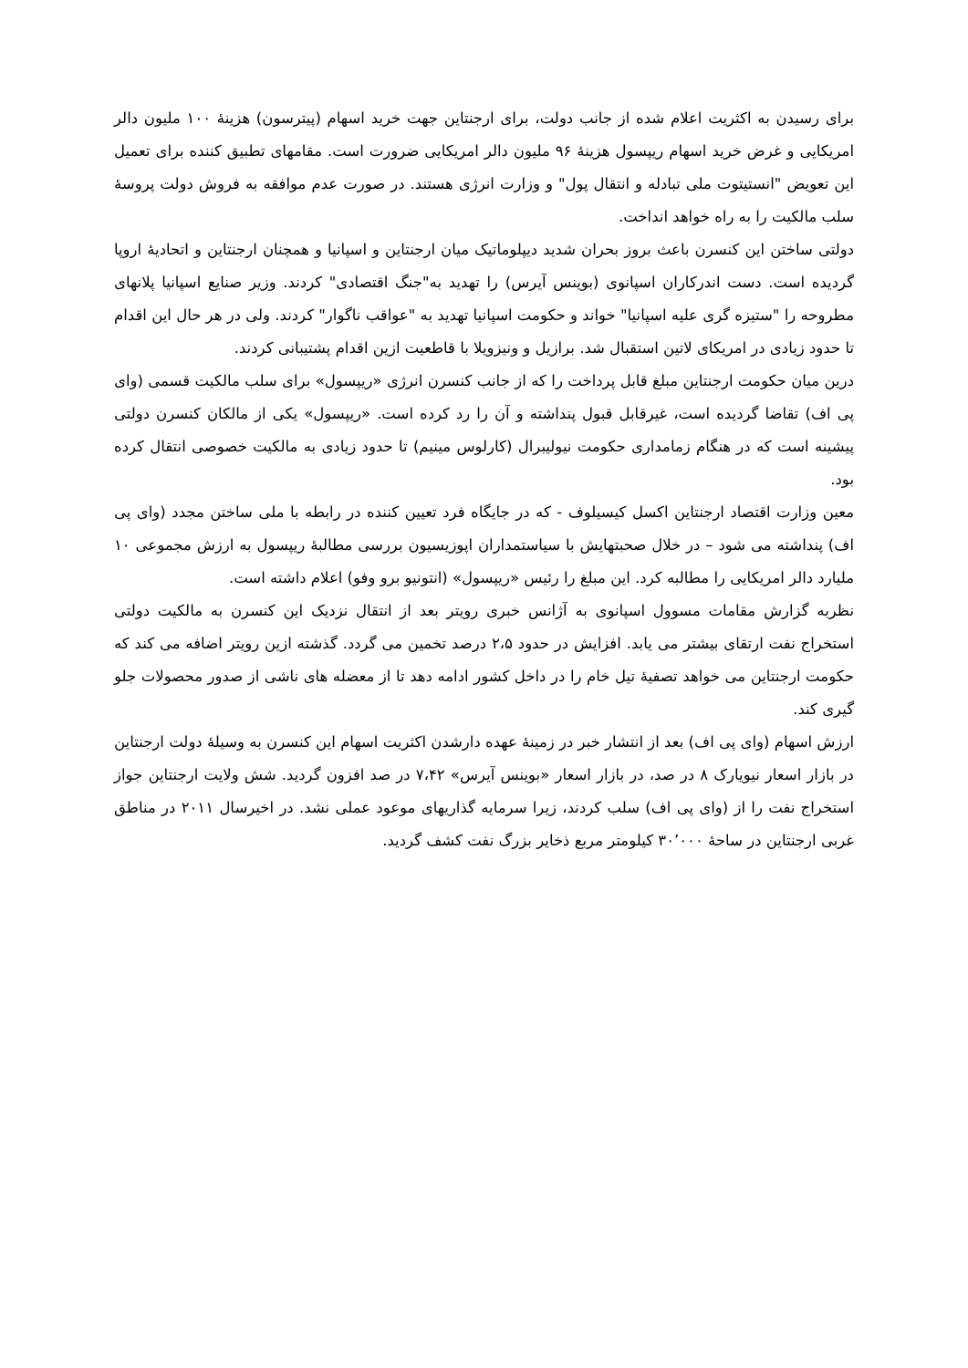برای رسیدن به اکثریت اعلام شده از جانب دولت، برای ارجنتاین جهت خرید اسهام (پیترسون) هزینهٔ ۱۰۰ ملیون دالر امریکایی و غرض خرید اسهام ریپسول هزینهٔ ۹۶ ملیون دالر امریکایی ضرورت است. مقامهای تطبیق کننده برای تعمیل این تعویض "انستیتوت ملی تبادله و انتقال پول" و وزارت انرژی هستند. در صورت عدم موافقه به فروش دولت پروسهٔ سلب مالکیت را به راه خواهد انداخت.
دولتی ساختن این کنسرن باعث بروز بحران شدید دیپلوماتیک میان ارجنتاین و اسپانیا و همچنان ارجنتاین و اتحادیهٔ اروپا گردیده است. دست اندرکاران اسپانوی (بوینس آیرس) را تهدید به"جنگ اقتصادی" کردند. وزیر صنایع اسپانیا پلانهای مطروحه را "ستیزه گری علیه اسپانیا" خواند و حکومت اسپانیا تهدید به "عواقب ناگوار" کردند. ولی در هر حال این اقدام تا حدود زیادی در امریکای لاتین استقبال شد. برازیل و ونیزویلا با قاطعیت ازین اقدام پشتیبانی کردند.
درین میان حکومت ارجنتاین مبلغ قابل پرداخت را که از جانب کنسرن انرژی «ریپسول» برای سلب مالکیت قسمی (وای پی اف) تقاضا گردیده است، غیرقابل قبول پنداشته و آن را رد کرده است. «ریپسول» یکی از مالکان کنسرن دولتی پیشینه است که در هنگام زمامداری حکومت نیولیبرال (کارلوس مینیم) تا حدود زیادی به مالکیت خصوصی انتقال کرده بود.
معین وزارت اقتصاد ارجنتاین اکسل کیسیلوف - که در جایگاه فرد تعیین کننده در رابطه با ملی ساختن مجدد (وای پی اف) پنداشته می شود – در خلال صحبتهایش با سیاستمداران اپوزیسیون بررسی مطالبهٔ ریپسول به ارزش مجموعی ۱۰ ملیارد دالر امریکایی را مطالبه کرد. این مبلغ را رئیس «ریپسول» (انتونیو برو وفو) اعلام داشته است.
نظربه گزارش مقامات مسوول اسپانوی به آژانس خبری رویتر بعد از انتقال نزدیک این کنسرن به مالکیت دولتی استخراج نفت ارتقای بیشتر می یابد. افزایش در حدود ۲،۵ درصد تخمین می گردد. گذشته ازین رویتر اضافه می کند که حکومت ارجنتاین می خواهد تصفیهٔ تیل خام را در داخل کشور ادامه دهد تا از معضله های ناشی از صدور محصولات جلو گیری کند.
ارزش اسهام (وای پی اف) بعد از انتشار خبر در زمینهٔ عهده دارشدن اکثریت اسهام این کنسرن به وسیلهٔ دولت ارجنتاین در بازار اسعار نیویارک ۸ در صد، در بازار اسعار «بوینس آیرس» ۷،۴۲ در صد افزون گردید. شش ولایت ارجنتاین جواز استخراج نفت را از (وای پی اف) سلب کردند، زیرا سرمایه گذاریهای موعود عملی نشد. در اخیرسال ۲۰۱۱ در مناطق غربی ارجنتاین در ساحهٔ ۳۰٬۰۰۰ کیلومتر مربع ذخایر بزرگ نفت کشف گردید.